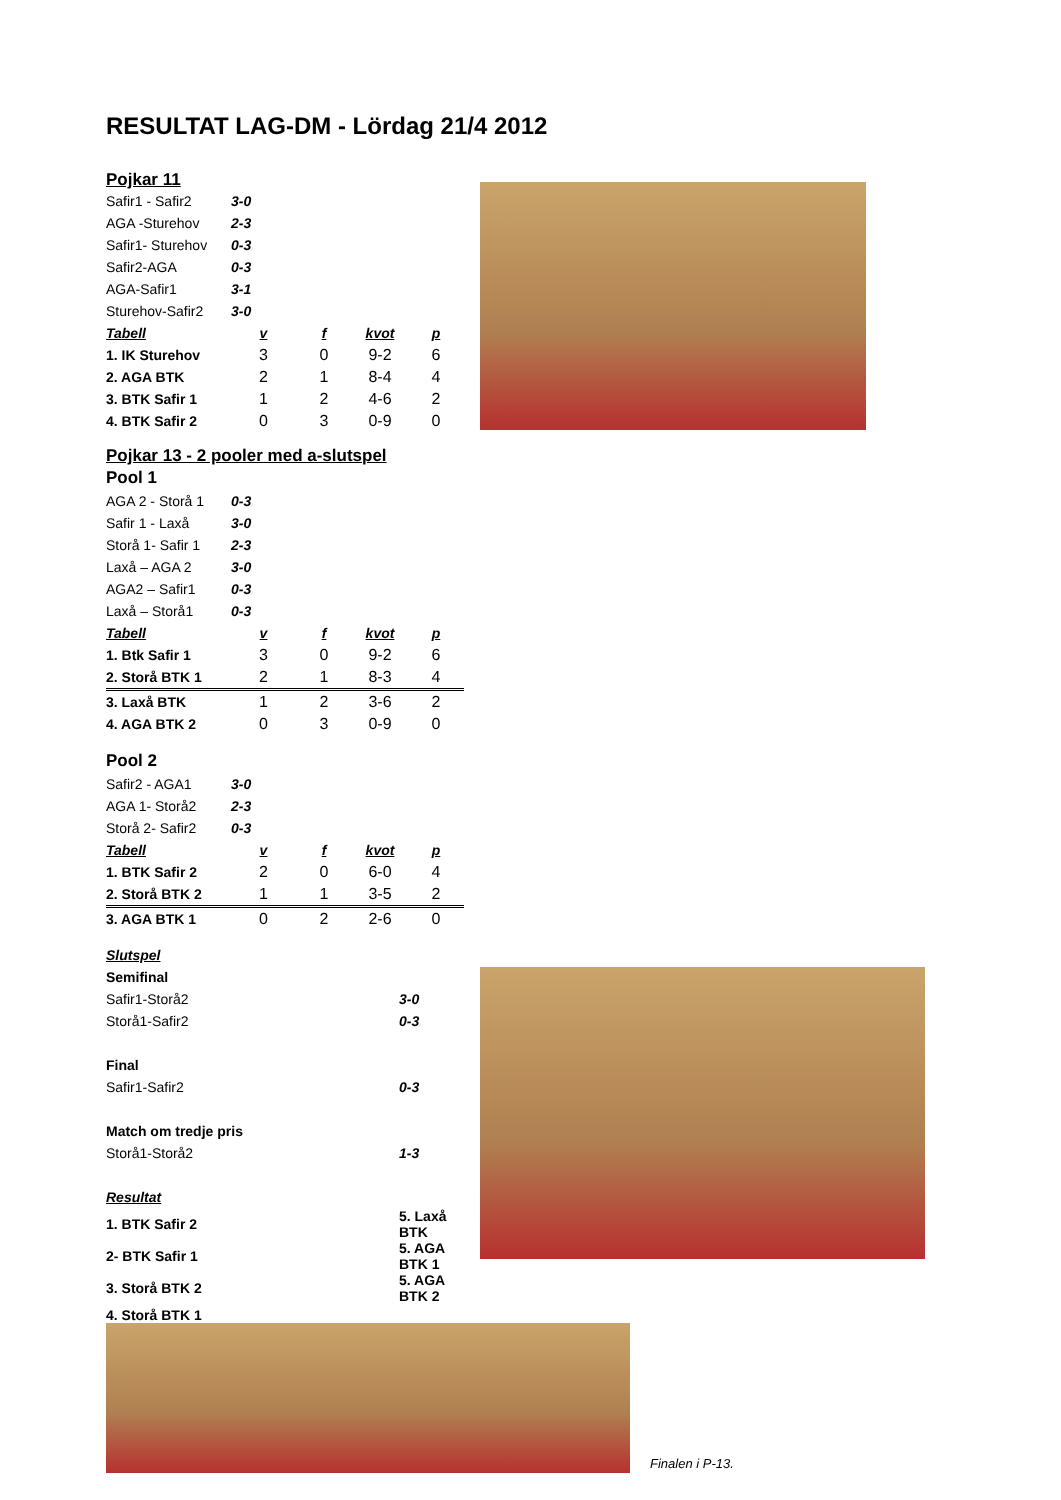RESULTAT LAG-DM - Lördag 21/4 2012
Pojkar 11
| Safir1 - Safir2 | 3-0 | | | |
| AGA -Sturehov | 2-3 | | | |
| Safir1- Sturehov | 0-3 | | | |
| Safir2-AGA | 0-3 | | | |
| AGA-Safir1 | 3-1 | | | |
| Sturehov-Safir2 | 3-0 | | | |
| Tabell | v | f | kvot | p |
| 1. IK Sturehov | 3 | 0 | 9-2 | 6 |
| 2. AGA BTK | 2 | 1 | 8-4 | 4 |
| 3. BTK Safir 1 | 1 | 2 | 4-6 | 2 |
| 4. BTK Safir 2 | 0 | 3 | 0-9 | 0 |
Pojkar 13 - 2 pooler med a-slutspel
Pool 1
| AGA 2 - Storå 1 | 0-3 | | | |
| Safir 1 - Laxå | 3-0 | | | |
| Storå 1- Safir 1 | 2-3 | | | |
| Laxå – AGA 2 | 3-0 | | | |
| AGA2 – Safir1 | 0-3 | | | |
| Laxå – Storå1 | 0-3 | | | |
| Tabell | v | f | kvot | p |
| 1. Btk Safir 1 | 3 | 0 | 9-2 | 6 |
| 2. Storå BTK 1 | 2 | 1 | 8-3 | 4 |
| 3. Laxå BTK | 1 | 2 | 3-6 | 2 |
| 4. AGA BTK 2 | 0 | 3 | 0-9 | 0 |
Pool 2
| Safir2 - AGA1 | 3-0 | | | |
| AGA 1- Storå2 | 2-3 | | | |
| Storå 2- Safir2 | 0-3 | | | |
| Tabell | v | f | kvot | p |
| 1. BTK Safir 2 | 2 | 0 | 6-0 | 4 |
| 2. Storå BTK 2 | 1 | 1 | 3-5 | 2 |
| 3. AGA BTK 1 | 0 | 2 | 2-6 | 0 |
| Slutspel | |
| Semifinal | |
| Safir1-Storå2 | 3-0 |
| Storå1-Safir2 | 0-3 |
| Final | |
| Safir1-Safir2 | 0-3 |
| Match om tredje pris | |
| Storå1-Storå2 | 1-3 |
| Resultat | |
| 1. BTK Safir 2 | 5. Laxå BTK |
| 2- BTK Safir 1 | 5. AGA BTK 1 |
| 3. Storå BTK 2 | 5. AGA BTK 2 |
| 4. Storå BTK 1 | |
Finalen i P-13.